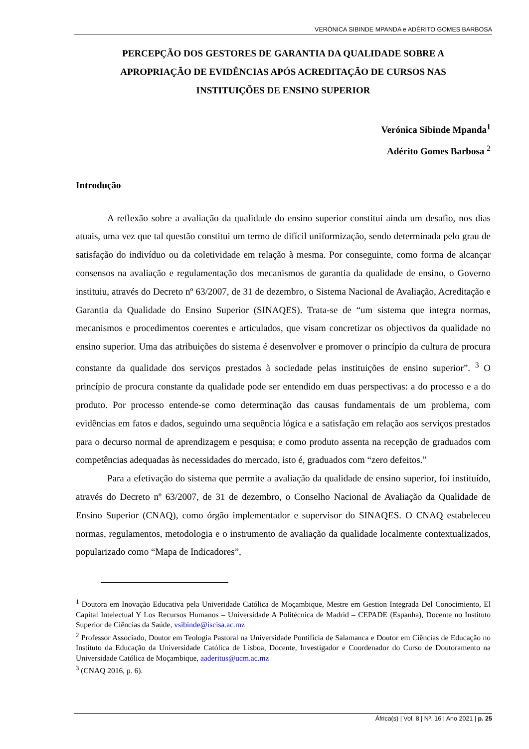VERÓNICA SIBINDE MPANDA e ADÉRITO GOMES BARBOSA
PERCEPÇÃO DOS GESTORES DE GARANTIA DA QUALIDADE SOBRE A APROPRIAÇÃO DE EVIDÊNCIAS APÓS ACREDITAÇÃO DE CURSOS NAS INSTITUIÇÕES DE ENSINO SUPERIOR
Verónica Sibinde Mpanda<sup>1</sup>
Adérito Gomes Barbosa <sup>2</sup>
Introdução
A reflexão sobre a avaliação da qualidade do ensino superior constitui ainda um desafio, nos dias atuais, uma vez que tal questão constitui um termo de difícil uniformização, sendo determinada pelo grau de satisfação do indivíduo ou da coletividade em relação à mesma. Por conseguinte, como forma de alcançar consensos na avaliação e regulamentação dos mecanismos de garantia da qualidade de ensino, o Governo instituiu, através do Decreto nº 63/2007, de 31 de dezembro, o Sistema Nacional de Avaliação, Acreditação e Garantia da Qualidade do Ensino Superior (SINAQES). Trata-se de “um sistema que integra normas, mecanismos e procedimentos coerentes e articulados, que visam concretizar os objectivos da qualidade no ensino superior. Uma das atribuições do sistema é desenvolver e promover o princípio da cultura de procura constante da qualidade dos serviços prestados à sociedade pelas instituições de ensino superior”. <sup>3</sup> O princípio de procura constante da qualidade pode ser entendido em duas perspectivas: a do processo e a do produto. Por processo entende-se como determinação das causas fundamentais de um problema, com evidências em fatos e dados, seguindo uma sequência lógica e a satisfação em relação aos serviços prestados para o decurso normal de aprendizagem e pesquisa; e como produto assenta na recepção de graduados com competências adequadas às necessidades do mercado, isto é, graduados com “zero defeitos.”
Para a efetivação do sistema que permite a avaliação da qualidade de ensino superior, foi instituído, através do Decreto nº 63/2007, de 31 de dezembro, o Conselho Nacional de Avaliação da Qualidade de Ensino Superior (CNAQ), como órgão implementador e supervisor do SINAQES. O CNAQ estabeleceu normas, regulamentos, metodologia e o instrumento de avaliação da qualidade localmente contextualizados, popularizado como “Mapa de Indicadores”,
<sup>1</sup> Doutora em Inovação Educativa pela Univeridade Católica de Moçambique, Mestre em Gestion Integrada Del Conocimiento, El Capital Intelectual Y Los Recursos Humanos – Universidade A Politécnica de Madrid – CEPADE (Espanha), Docente no Instituto Superior de Ciências da Saúde, vsibinde@iscisa.ac.mz
<sup>2</sup> Professor Associado, Doutor em Teologia Pastoral na Universidade Pontifícia de Salamanca e Doutor em Ciências de Educação no Instituto da Educação da Universidade Católica de Lisboa, Docente, Investigador e Coordenador do Curso de Doutoramento na Universidade Católica de Moçambique, aaderitus@ucm.ac.mz
<sup>3</sup> (CNAQ 2016, p. 6).
África(s) | Vol. 8 | Nº. 16 | Ano 2021 | p. 25